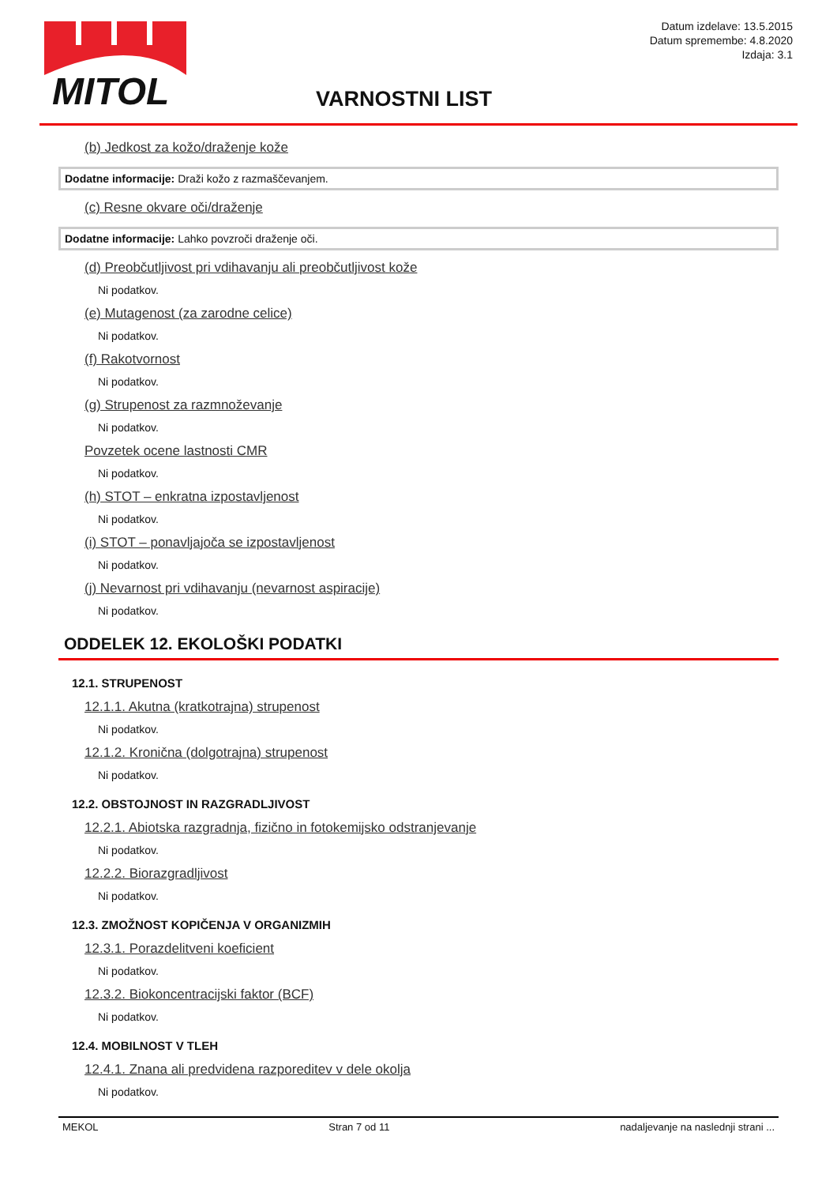MITOL
Datum izdelave: 13.5.2015
Datum spremembe: 4.8.2020
Izdaja: 3.1
VARNOSTNI LIST
(b) Jedkost za kožo/draženje kože
Dodatne informacije: Draži kožo z razmaščevanjem.
(c) Resne okvare oči/draženje
Dodatne informacije: Lahko povzroči draženje oči.
(d) Preobčutljivost pri vdihavanju ali preobčutljivost kože
Ni podatkov.
(e) Mutagenost (za zarodne celice)
Ni podatkov.
(f) Rakotvornost
Ni podatkov.
(g) Strupenost za razmnoževanje
Ni podatkov.
Povzetek ocene lastnosti CMR
Ni podatkov.
(h) STOT – enkratna izpostavljenost
Ni podatkov.
(i) STOT – ponavljajoča se izpostavljenost
Ni podatkov.
(j) Nevarnost pri vdihavanju (nevarnost aspiracije)
Ni podatkov.
ODDELEK 12. EKOLOŠKI PODATKI
12.1. STRUPENOST
12.1.1. Akutna (kratkotrajna) strupenost
Ni podatkov.
12.1.2. Kronična (dolgotrajna) strupenost
Ni podatkov.
12.2. OBSTOJNOST IN RAZGRADLJIVOST
12.2.1. Abiotska razgradnja, fizično in fotokemijsko odstranjevanje
Ni podatkov.
12.2.2. Biorazgradljivost
Ni podatkov.
12.3. ZMOŽNOST KOPIČENJA V ORGANIZMIH
12.3.1. Porazdelitveni koeficient
Ni podatkov.
12.3.2. Biokoncentracijski faktor (BCF)
Ni podatkov.
12.4. MOBILNOST V TLEH
12.4.1. Znana ali predvidena razporeditev v dele okolja
Ni podatkov.
MEKOL Stran 7 od 11 nadaljevanje na naslednji strani ...